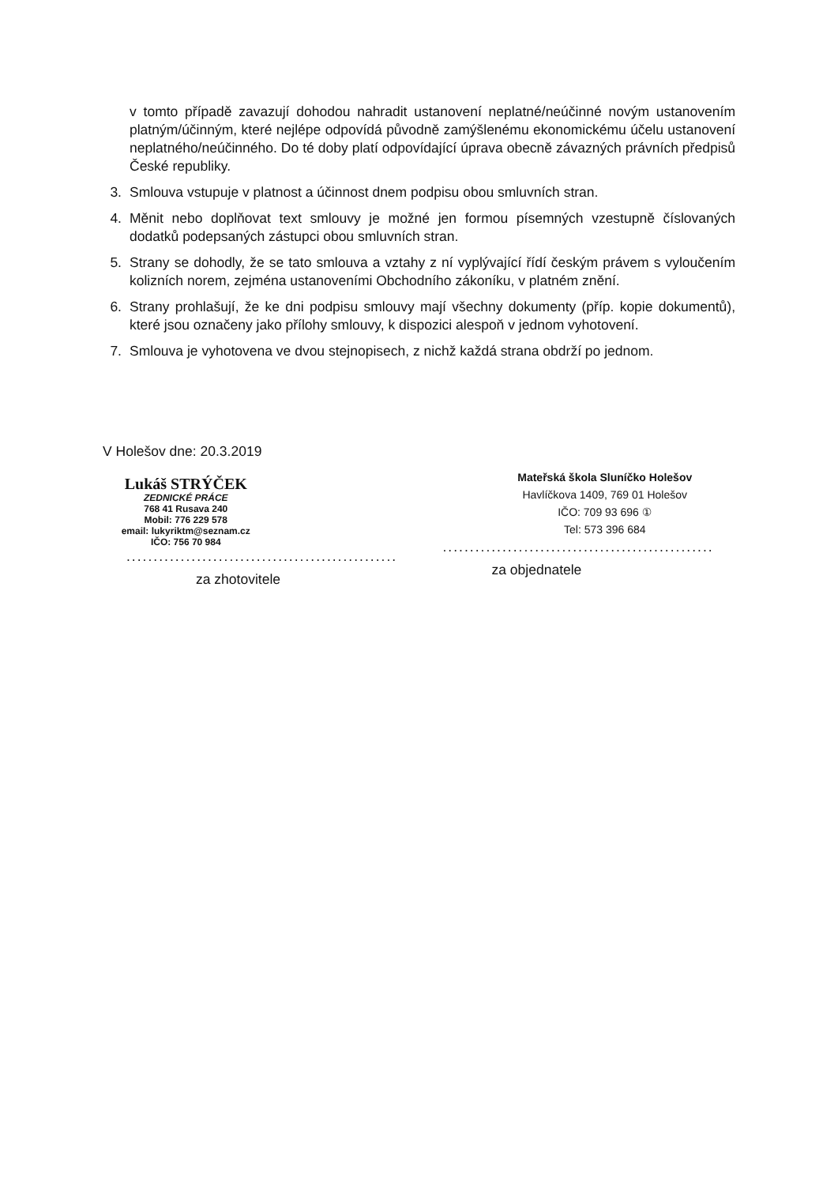v tomto případě zavazují dohodou nahradit ustanovení neplatné/neúčinné novým ustanovením platným/účinným, které nejlépe odpovídá původně zamýšlenému ekonomickému účelu ustanovení neplatného/neúčinného. Do té doby platí odpovídající úprava obecně závazných právních předpisů České republiky.
3. Smlouva vstupuje v platnost a účinnost dnem podpisu obou smluvních stran.
4. Měnit nebo doplňovat text smlouvy je možné jen formou písemných vzestupně číslovaných dodatků podepsaných zástupci obou smluvních stran.
5. Strany se dohodly, že se tato smlouva a vztahy z ní vyplývající řídí českým právem s vyloučením kolizních norem, zejména ustanoveními Obchodního zákoníku, v platném znění.
6. Strany prohlašují, že ke dni podpisu smlouvy mají všechny dokumenty (příp. kopie dokumentů), které jsou označeny jako přílohy smlouvy, k dispozici alespoň v jednom vyhotovení.
7. Smlouva je vyhotovena ve dvou stejnopisech, z nichž každá strana obdrží po jednom.
V Holešov dne: 20.3.2019
Lukáš STRÝČEK
ZEDNICKÉ PRÁCE
768 41 Rusava 240
Mobil: 776 229 578
email: lukyriktm@seznam.cz
IČO: 756 70 984
..................................................
za zhotovitele
Mateřská škola Sluníčko Holešov
Havlíčkova 1409, 769 01 Holešov
IČO: 709 93 696 ①
Tel: 573 396 684
..................................................
za objednatele